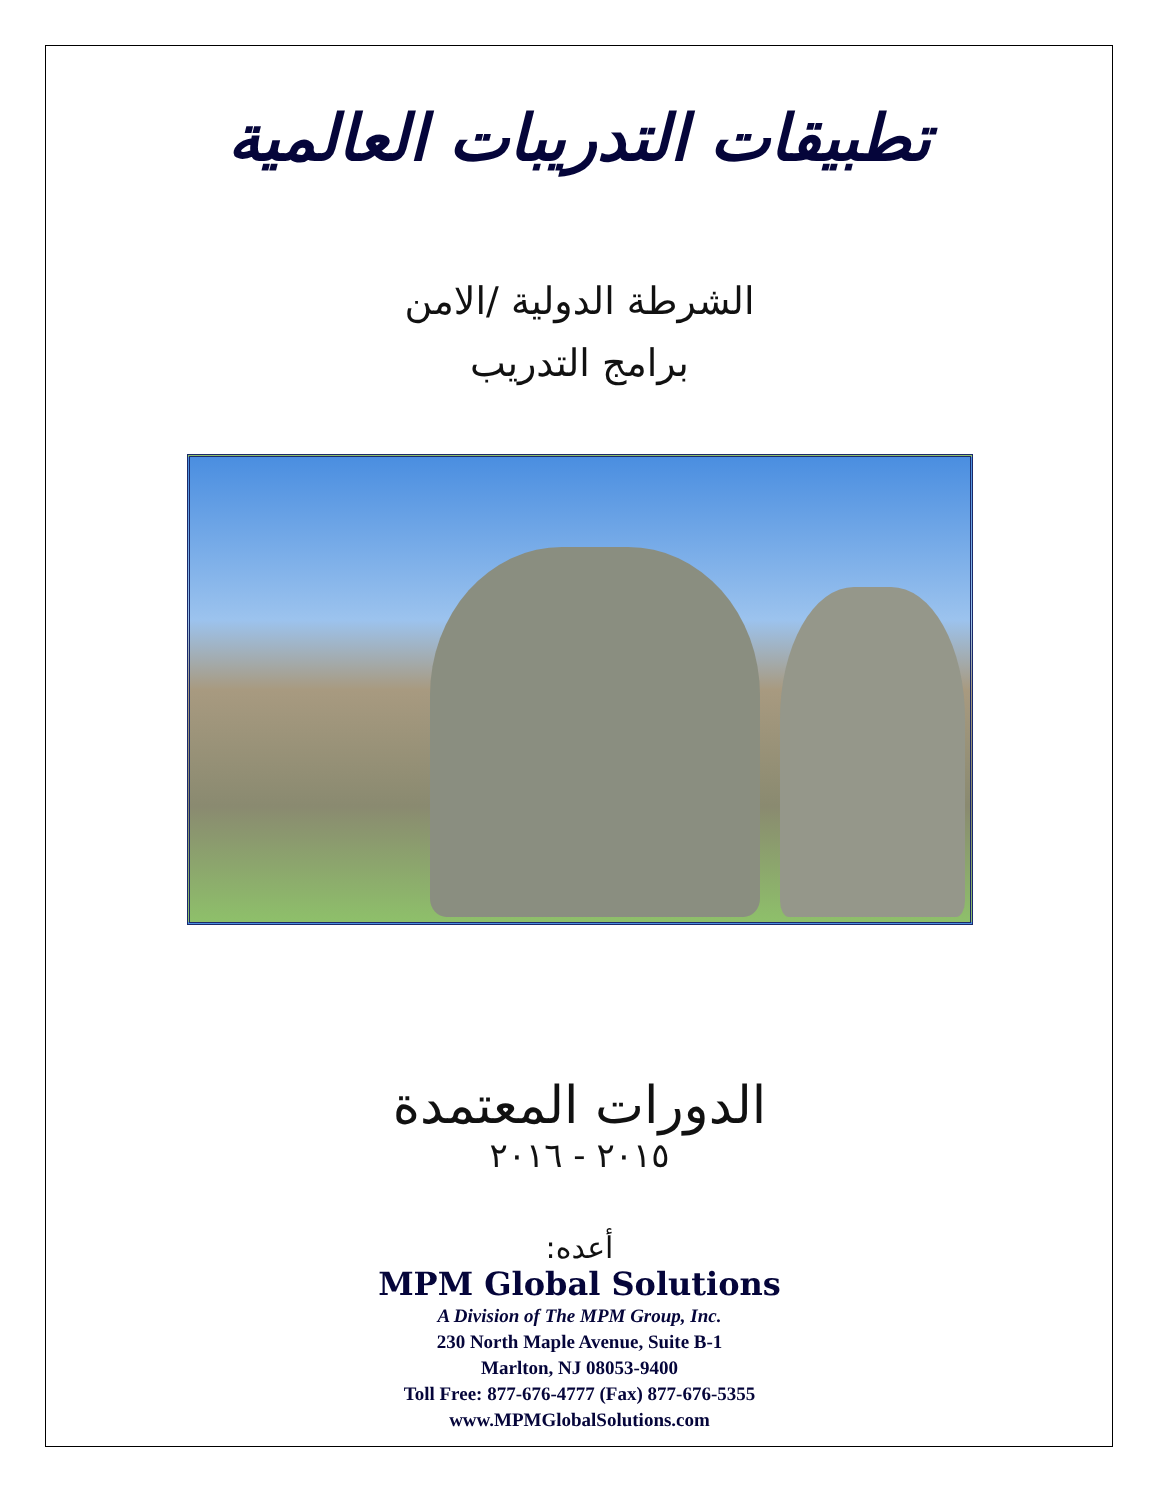تطبيقات التدريبات العالمية
الشرطة الدولية /الامن
برامج التدريب
الدورات المعتمدة
٢٠١٥ - ٢٠١٦
أعده:
MPM Global Solutions
A Division of The MPM Group, Inc.
230 North Maple Avenue, Suite B-1
Marlton, NJ 08053-9400
Toll Free: 877-676-4777 (Fax) 877-676-5355
www.MPMGlobalSolutions.com